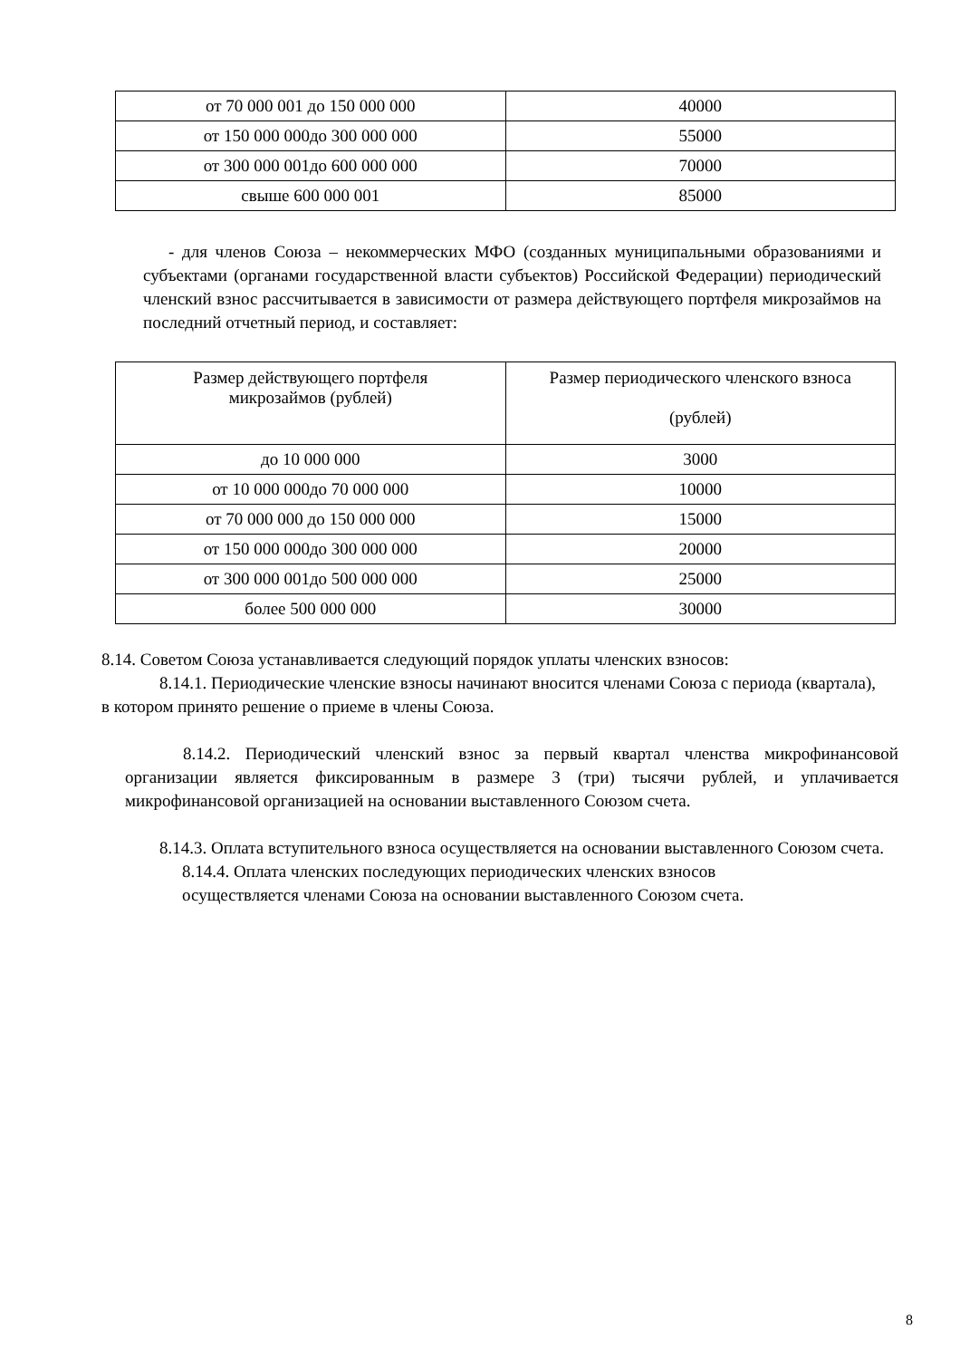| от 70 000 001 до 150 000 000 | 40000 |
| от 150 000 000до 300 000 000 | 55000 |
| от 300 000 001до 600 000 000 | 70000 |
| свыше 600 000 001 | 85000 |
- для членов Союза – некоммерческих МФО (созданных муниципальными образованиями и субъектами (органами государственной власти субъектов) Российской Федерации) периодический членский взнос рассчитывается в зависимости от размера действующего портфеля микрозаймов на последний отчетный период, и составляет:
| Размер действующего портфеля микрозаймов (рублей) | Размер периодического членского взноса (рублей) |
| до 10 000 000 | 3000 |
| от 10 000 000до 70 000 000 | 10000 |
| от 70 000 000 до 150 000 000 | 15000 |
| от 150 000 000до 300 000 000 | 20000 |
| от 300 000 001до 500 000 000 | 25000 |
| более 500 000 000 | 30000 |
8.14. Советом Союза устанавливается следующий порядок уплаты членских взносов:
8.14.1. Периодические членские взносы начинают вносится членами Союза с периода (квартала), в котором принято решение о приеме в члены Союза.
8.14.2. Периодический членский взнос за первый квартал членства микрофинансовой организации является фиксированным в размере 3 (три) тысячи рублей, и уплачивается микрофинансовой организацией на основании выставленного Союзом счета.
8.14.3. Оплата вступительного взноса осуществляется на основании выставленного Союзом счета.
8.14.4. Оплата членских последующих периодических членских взносов
осуществляется членами Союза на основании выставленного Союзом счета.
8